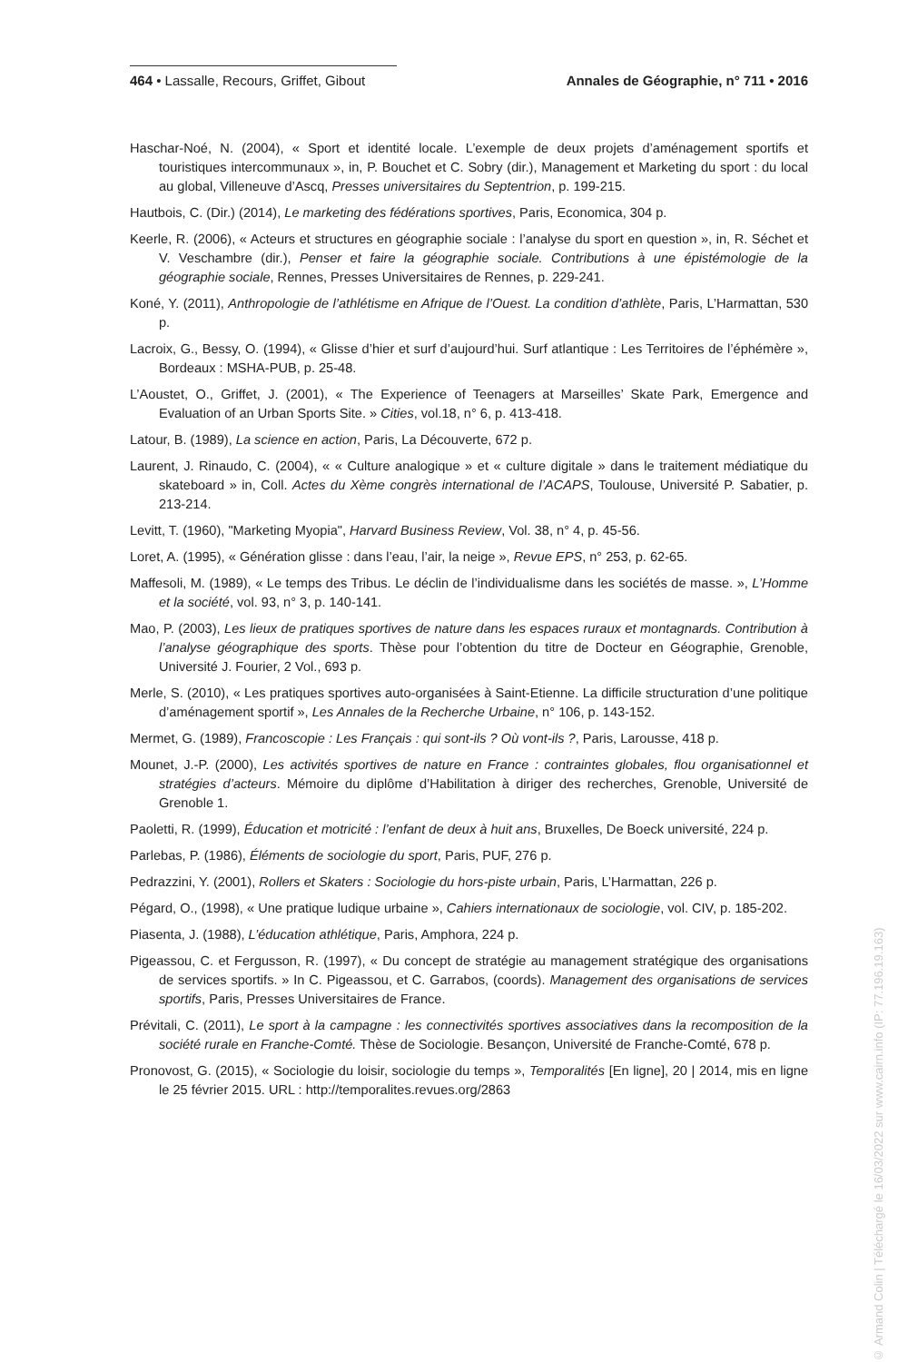464 • Lassalle, Recours, Griffet, Gibout Annales de Géographie, n° 711 • 2016
Haschar-Noé, N. (2004), « Sport et identité locale. L’exemple de deux projets d’aménagement sportifs et touristiques intercommunaux », in, P. Bouchet et C. Sobry (dir.), Management et Marketing du sport : du local au global, Villeneuve d’Ascq, Presses universitaires du Septentrion, p. 199-215.
Hautbois, C. (Dir.) (2014), Le marketing des fédérations sportives, Paris, Economica, 304 p.
Keerle, R. (2006), « Acteurs et structures en géographie sociale : l’analyse du sport en question », in, R. Séchet et V. Veschambre (dir.), Penser et faire la géographie sociale. Contributions à une épistémologie de la géographie sociale, Rennes, Presses Universitaires de Rennes, p. 229-241.
Koné, Y. (2011), Anthropologie de l’athlétisme en Afrique de l’Ouest. La condition d’athlète, Paris, L’Harmattan, 530 p.
Lacroix, G., Bessy, O. (1994), « Glisse d’hier et surf d’aujourd’hui. Surf atlantique : Les Territoires de l’éphémère », Bordeaux : MSHA-PUB, p. 25-48.
L’Aoustet, O., Griffet, J. (2001), « The Experience of Teenagers at Marseilles’ Skate Park, Emergence and Evaluation of an Urban Sports Site. » Cities, vol.18, n° 6, p. 413-418.
Latour, B. (1989), La science en action, Paris, La Découverte, 672 p.
Laurent, J. Rinaudo, C. (2004), « « Culture analogique » et « culture digitale » dans le traitement médiatique du skateboard » in, Coll. Actes du Xème congrès international de l’ACAPS, Toulouse, Université P. Sabatier, p. 213-214.
Levitt, T. (1960), "Marketing Myopia", Harvard Business Review, Vol. 38, n° 4, p. 45-56.
Loret, A. (1995), « Génération glisse : dans l’eau, l’air, la neige », Revue EPS, n° 253, p. 62-65.
Maffesoli, M. (1989), « Le temps des Tribus. Le déclin de l’individualisme dans les sociétés de masse. », L’Homme et la société, vol. 93, n° 3, p. 140-141.
Mao, P. (2003), Les lieux de pratiques sportives de nature dans les espaces ruraux et montagnards. Contribution à l’analyse géographique des sports. Thèse pour l’obtention du titre de Docteur en Géographie, Grenoble, Université J. Fourier, 2 Vol., 693 p.
Merle, S. (2010), « Les pratiques sportives auto-organisées à Saint-Etienne. La difficile structuration d’une politique d’aménagement sportif », Les Annales de la Recherche Urbaine, n° 106, p. 143-152.
Mermet, G. (1989), Francoscopie : Les Français : qui sont-ils ? Où vont-ils ?, Paris, Larousse, 418 p.
Mounet, J.-P. (2000), Les activités sportives de nature en France : contraintes globales, flou organisationnel et stratégies d’acteurs. Mémoire du diplôme d’Habilitation à diriger des recherches, Grenoble, Université de Grenoble 1.
Paoletti, R. (1999), Éducation et motricité : l’enfant de deux à huit ans, Bruxelles, De Boeck université, 224 p.
Parlebas, P. (1986), Éléments de sociologie du sport, Paris, PUF, 276 p.
Pedrazzini, Y. (2001), Rollers et Skaters : Sociologie du hors-piste urbain, Paris, L’Harmattan, 226 p.
Pégard, O., (1998), « Une pratique ludique urbaine », Cahiers internationaux de sociologie, vol. CIV, p. 185-202.
Piasenta, J. (1988), L’éducation athlétique, Paris, Amphora, 224 p.
Pigeassou, C. et Fergusson, R. (1997), « Du concept de stratégie au management stratégique des organisations de services sportifs. » In C. Pigeassou, et C. Garrabos, (coords). Management des organisations de services sportifs, Paris, Presses Universitaires de France.
Prévitali, C. (2011), Le sport à la campagne : les connectivités sportives associatives dans la recomposition de la société rurale en Franche-Comté. Thèse de Sociologie. Besançon, Université de Franche-Comté, 678 p.
Pronovost, G. (2015), « Sociologie du loisir, sociologie du temps », Temporalités [En ligne], 20 | 2014, mis en ligne le 25 février 2015. URL : http://temporalites.revues.org/2863
© Armand Colin | Téléchargé le 16/03/2022 sur www.cairn.info (IP: 77.196.19.163)